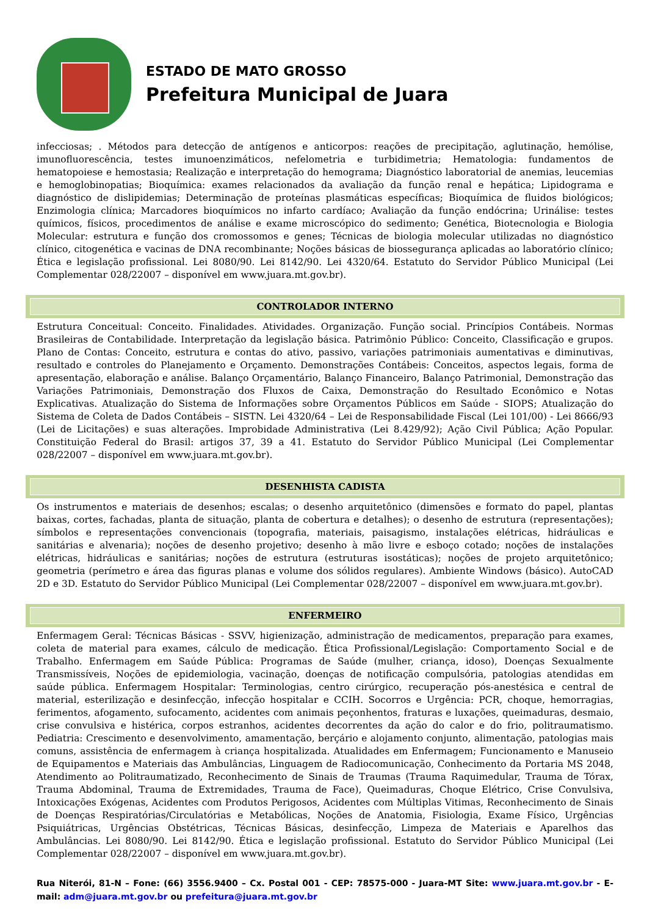ESTADO DE MATO GROSSO
Prefeitura Municipal de Juara
infecciosas; . Métodos para detecção de antígenos e anticorpos: reações de precipitação, aglutinação, hemólise, imunofluorescência, testes imunoenzimáticos, nefelometria e turbidimetria; Hematologia: fundamentos de hematopoiese e hemostasia; Realização e interpretação do hemograma; Diagnóstico laboratorial de anemias, leucemias e hemoglobinopatias; Bioquímica: exames relacionados da avaliação da função renal e hepática; Lipidograma e diagnóstico de dislipidemias; Determinação de proteínas plasmáticas específicas; Bioquímica de fluidos biológicos; Enzimologia clínica; Marcadores bioquímicos no infarto cardíaco; Avaliação da função endócrina; Urinálise: testes químicos, físicos, procedimentos de análise e exame microscópico do sedimento; Genética, Biotecnologia e Biologia Molecular: estrutura e função dos cromossomos e genes; Técnicas de biologia molecular utilizadas no diagnóstico clínico, citogenética e vacinas de DNA recombinante; Noções básicas de biossegurança aplicadas ao laboratório clínico; Ética e legislação profissional. Lei 8080/90. Lei 8142/90. Lei 4320/64. Estatuto do Servidor Público Municipal (Lei Complementar 028/22007 – disponível em www.juara.mt.gov.br).
CONTROLADOR INTERNO
Estrutura Conceitual: Conceito. Finalidades. Atividades. Organização. Função social. Princípios Contábeis. Normas Brasileiras de Contabilidade. Interpretação da legislação básica. Patrimônio Público: Conceito, Classificação e grupos. Plano de Contas: Conceito, estrutura e contas do ativo, passivo, variações patrimoniais aumentativas e diminutivas, resultado e controles do Planejamento e Orçamento. Demonstrações Contábeis: Conceitos, aspectos legais, forma de apresentação, elaboração e análise. Balanço Orçamentário, Balanço Financeiro, Balanço Patrimonial, Demonstração das Variações Patrimoniais, Demonstração dos Fluxos de Caixa, Demonstração do Resultado Econômico e Notas Explicativas. Atualização do Sistema de Informações sobre Orçamentos Públicos em Saúde - SIOPS; Atualização do Sistema de Coleta de Dados Contábeis – SISTN. Lei 4320/64 – Lei de Responsabilidade Fiscal (Lei 101/00) - Lei 8666/93 (Lei de Licitações) e suas alterações. Improbidade Administrativa (Lei 8.429/92); Ação Civil Pública; Ação Popular. Constituição Federal do Brasil: artigos 37, 39 a 41. Estatuto do Servidor Público Municipal (Lei Complementar 028/22007 – disponível em www.juara.mt.gov.br).
DESENHISTA CADISTA
Os instrumentos e materiais de desenhos; escalas; o desenho arquitetônico (dimensões e formato do papel, plantas baixas, cortes, fachadas, planta de situação, planta de cobertura e detalhes); o desenho de estrutura (representações); símbolos e representações convencionais (topografia, materiais, paisagismo, instalações elétricas, hidráulicas e sanitárias e alvenaria); noções de desenho projetivo; desenho à mão livre e esboço cotado; noções de instalações elétricas, hidráulicas e sanitárias; noções de estrutura (estruturas isostáticas); noções de projeto arquitetônico; geometria (perímetro e área das figuras planas e volume dos sólidos regulares). Ambiente Windows (básico). AutoCAD 2D e 3D. Estatuto do Servidor Público Municipal (Lei Complementar 028/22007 – disponível em www.juara.mt.gov.br).
ENFERMEIRO
Enfermagem Geral: Técnicas Básicas - SSVV, higienização, administração de medicamentos, preparação para exames, coleta de material para exames, cálculo de medicação. Ética Profissional/Legislação: Comportamento Social e de Trabalho. Enfermagem em Saúde Pública: Programas de Saúde (mulher, criança, idoso), Doenças Sexualmente Transmissíveis, Noções de epidemiologia, vacinação, doenças de notificação compulsória, patologias atendidas em saúde pública. Enfermagem Hospitalar: Terminologias, centro cirúrgico, recuperação pós-anestésica e central de material, esterilização e desinfecção, infecção hospitalar e CCIH. Socorros e Urgência: PCR, choque, hemorragias, ferimentos, afogamento, sufocamento, acidentes com animais peçonhentos, fraturas e luxações, queimaduras, desmaio, crise convulsiva e histérica, corpos estranhos, acidentes decorrentes da ação do calor e do frio, politraumatismo. Pediatria: Crescimento e desenvolvimento, amamentação, berçário e alojamento conjunto, alimentação, patologias mais comuns, assistência de enfermagem à criança hospitalizada. Atualidades em Enfermagem; Funcionamento e Manuseio de Equipamentos e Materiais das Ambulâncias, Linguagem de Radiocomunicação, Conhecimento da Portaria MS 2048, Atendimento ao Politraumatizado, Reconhecimento de Sinais de Traumas (Trauma Raquimedular, Trauma de Tórax, Trauma Abdominal, Trauma de Extremidades, Trauma de Face), Queimaduras, Choque Elétrico, Crise Convulsiva, Intoxicações Exógenas, Acidentes com Produtos Perigosos, Acidentes com Múltiplas Vitimas, Reconhecimento de Sinais de Doenças Respiratórias/Circulatórias e Metabólicas, Noções de Anatomia, Fisiologia, Exame Físico, Urgências Psiquiátricas, Urgências Obstétricas, Técnicas Básicas, desinfecção, Limpeza de Materiais e Aparelhos das Ambulâncias. Lei 8080/90. Lei 8142/90. Ética e legislação profissional. Estatuto do Servidor Público Municipal (Lei Complementar 028/22007 – disponível em www.juara.mt.gov.br).
Rua Niterói, 81-N – Fone: (66) 3556.9400 – Cx. Postal 001 - CEP: 78575-000 - Juara-MT Site: www.juara.mt.gov.br - E-mail: adm@juara.mt.gov.br ou prefeitura@juara.mt.gov.br